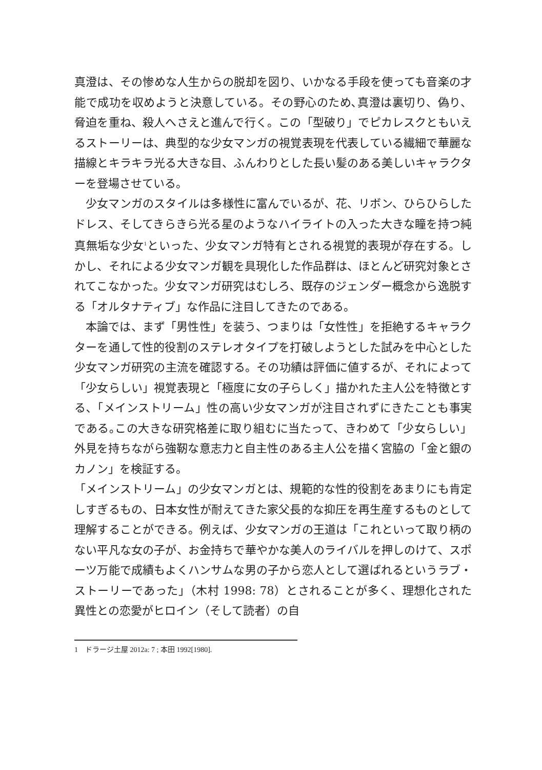真澄は、その惨めな人生からの脱却を図り、いかなる手段を使っても音楽の才能で成功を収めようと決意している。その野心のため､真澄は裏切り、偽り、脅迫を重ね、殺人へさえと進んで行く。この「型破り」でピカレスクともいえるストーリーは、典型的な少女マンガの視覚表現を代表している繊細で華麗な描線とキラキラ光る大きな目、ふんわりとした長い髪のある美しいキャラクターを登場させている。
少女マンガのスタイルは多様性に富んでいるが、花、リボン、ひらひらしたドレス、そしてきらきら光る星のようなハイライトの入った大きな瞳を持つ純真無垢な少女<sup>1</sup>といった、少女マンガ特有とされる視覚的表現が存在する。しかし、それによる少女マンガ観を具現化した作品群は、ほとんど研究対象とされてこなかった。少女マンガ研究はむしろ、既存のジェンダー概念から逸脱する「オルタナティブ」な作品に注目してきたのである。
本論では、まず「男性性」を装う、つまりは「女性性」を拒絶するキャラクターを通して性的役割のステレオタイプを打破しようとした試みを中心とした少女マンガ研究の主流を確認する。その功績は評価に値するが、それによって「少女らしい」視覚表現と「極度に女の子らしく」描かれた主人公を特徴とする､「メインストリーム」性の高い少女マンガが注目されずにきたことも事実である｡この大きな研究格差に取り組むに当たって、きわめて「少女らしい」外見を持ちながら強靭な意志力と自主性のある主人公を描く宮脇の「金と銀のカノン」を検証する。
「メインストリーム」の少女マンガとは、規範的な性的役割をあまりにも肯定しすぎるもの、日本女性が耐えてきた家父長的な抑圧を再生産するものとして理解することができる。例えば、少女マンガの王道は「これといって取り柄のない平凡な女の子が、お金持ちで華やかな美人のライバルを押しのけて、スポーツ万能で成績もよくハンサムな男の子から恋人として選ばれるというラブ・ストーリーであった」（木村 1998: 78）とされることが多く、理想化された異性との恋愛がヒロイン（そして読者）の自
1　ドラージ土屋 2012a: 7 ; 本田 1992[1980].